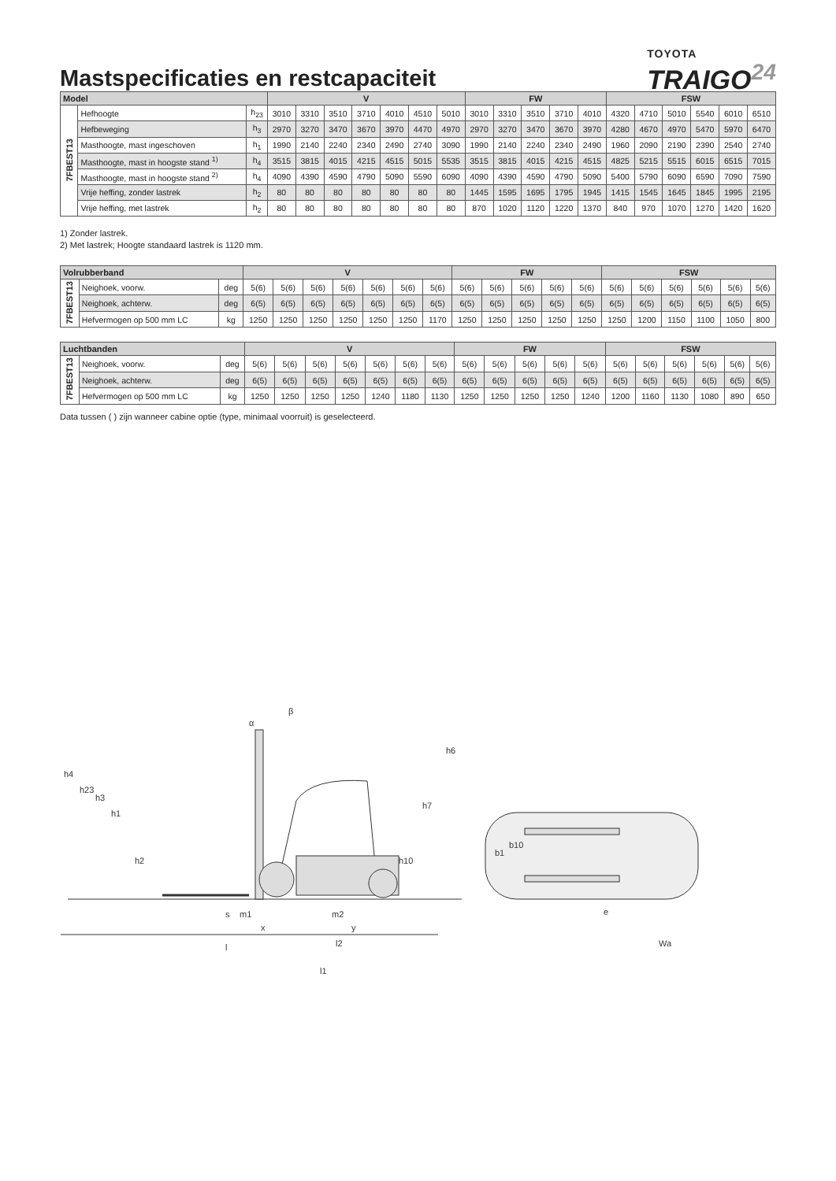Mastspecificaties en restcapaciteit
TOYOTA
TRAIGO<sup>24</sup>
| Model | | | V | | | | | | | FW | | | | | FSW | | | | | |
| --- | --- | --- | --- | --- | --- | --- | --- | --- | --- | --- | --- | --- | --- | --- | --- | --- | --- | --- | --- | --- |
| 7FBEST13 | Hefhoogte | h<sub>23</sub> | 3010 | 3310 | 3510 | 3710 | 4010 | 4510 | 5010 | 3010 | 3310 | 3510 | 3710 | 4010 | 4320 | 4710 | 5010 | 5540 | 6010 | 6510 |
| | Hefbeweging | h<sub>3</sub> | 2970 | 3270 | 3470 | 3670 | 3970 | 4470 | 4970 | 2970 | 3270 | 3470 | 3670 | 3970 | 4280 | 4670 | 4970 | 5470 | 5970 | 6470 |
| | Masthoogte, mast ingeschoven | h<sub>1</sub> | 1990 | 2140 | 2240 | 2340 | 2490 | 2740 | 3090 | 1990 | 2140 | 2240 | 2340 | 2490 | 1960 | 2090 | 2190 | 2390 | 2540 | 2740 |
| | Masthoogte, mast in hoogste stand <sup>1)</sup> | h<sub>4</sub> | 3515 | 3815 | 4015 | 4215 | 4515 | 5015 | 5535 | 3515 | 3815 | 4015 | 4215 | 4515 | 4825 | 5215 | 5515 | 6015 | 6515 | 7015 |
| | Masthoogte, mast in hoogste stand <sup>2)</sup> | h<sub>4</sub> | 4090 | 4390 | 4590 | 4790 | 5090 | 5590 | 6090 | 4090 | 4390 | 4590 | 4790 | 5090 | 5400 | 5790 | 6090 | 6590 | 7090 | 7590 |
| | Vrije heffing, zonder lastrek | h<sub>2</sub> | 80 | 80 | 80 | 80 | 80 | 80 | 80 | 1445 | 1595 | 1695 | 1795 | 1945 | 1415 | 1545 | 1645 | 1845 | 1995 | 2195 |
| | Vrije heffing, met lastrek | h<sub>2</sub> | 80 | 80 | 80 | 80 | 80 | 80 | 80 | 870 | 1020 | 1120 | 1220 | 1370 | 840 | 970 | 1070 | 1270 | 1420 | 1620 |
1) Zonder lastrek.
2) Met lastrek; Hoogte standaard lastrek is 1120 mm.
| Volrubberband | | | V | | | | | | | FW | | | | | FSW | | | | | |
| --- | --- | --- | --- | --- | --- | --- | --- | --- | --- | --- | --- | --- | --- | --- | --- | --- | --- | --- | --- | --- |
| 7FBEST13 | Neighoek, voorw. | deg | 5(6) | 5(6) | 5(6) | 5(6) | 5(6) | 5(6) | 5(6) | 5(6) | 5(6) | 5(6) | 5(6) | 5(6) | 5(6) | 5(6) | 5(6) | 5(6) | 5(6) | 5(6) |
| | Neighoek, achterw. | deg | 6(5) | 6(5) | 6(5) | 6(5) | 6(5) | 6(5) | 6(5) | 6(5) | 6(5) | 6(5) | 6(5) | 6(5) | 6(5) | 6(5) | 6(5) | 6(5) | 6(5) | 6(5) |
| | Hefvermogen op 500 mm LC | kg | 1250 | 1250 | 1250 | 1250 | 1250 | 1250 | 1170 | 1250 | 1250 | 1250 | 1250 | 1250 | 1250 | 1200 | 1150 | 1100 | 1050 | 800 |
| Luchtbanden | | | V | | | | | | | FW | | | | | FSW | | | | | |
| --- | --- | --- | --- | --- | --- | --- | --- | --- | --- | --- | --- | --- | --- | --- | --- | --- | --- | --- | --- | --- |
| 7FBEST13 | Neighoek, voorw. | deg | 5(6) | 5(6) | 5(6) | 5(6) | 5(6) | 5(6) | 5(6) | 5(6) | 5(6) | 5(6) | 5(6) | 5(6) | 5(6) | 5(6) | 5(6) | 5(6) | 5(6) | 5(6) |
| | Neighoek, achterw. | deg | 6(5) | 6(5) | 6(5) | 6(5) | 6(5) | 6(5) | 6(5) | 6(5) | 6(5) | 6(5) | 6(5) | 6(5) | 6(5) | 6(5) | 6(5) | 6(5) | 6(5) | 6(5) |
| | Hefvermogen op 500 mm LC | kg | 1250 | 1250 | 1250 | 1250 | 1240 | 1180 | 1130 | 1250 | 1250 | 1250 | 1250 | 1240 | 1200 | 1160 | 1130 | 1080 | 890 | 650 |
Data tussen ( ) zijn wanneer cabine optie (type, minimaal voorruit) is geselecteerd.
h4
h23
h3
h1
h2
β
α
h6
h7
h10
s
m1
x
m2
y
l
l2
l1
b1
b10
e
Wa